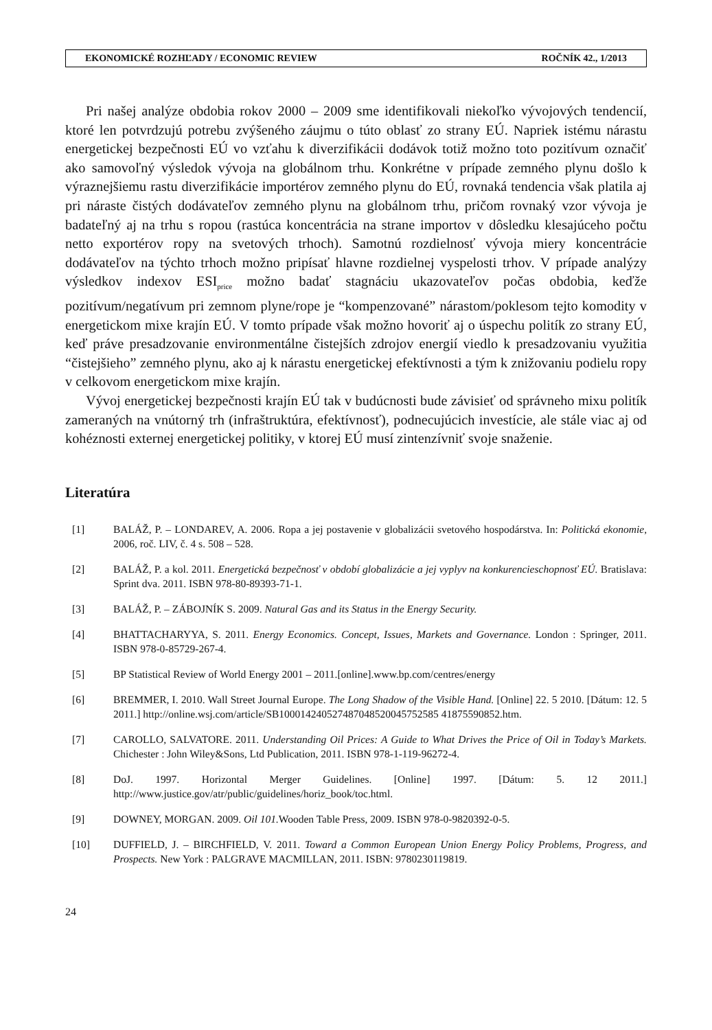EKONOMICKÉ ROZHĽADY / ECONOMIC REVIEW ROČNÍK 42., 1/2013
Pri našej analýze obdobia rokov 2000 – 2009 sme identifikovali niekoľko vývojových tendencií, ktoré len potvrdzujú potrebu zvýšeného záujmu o túto oblasť zo strany EÚ. Napriek istému nárastu energetickej bezpečnosti EÚ vo vzťahu k diverzifikácii dodávok totiž možno toto pozitívum označiť ako samovoľný výsledok vývoja na globálnom trhu. Konkrétne v prípade zemného plynu došlo k výraznejšiemu rastu diverzifikácie importérov zemného plynu do EÚ, rovnaká tendencia však platila aj pri náraste čistých dodávateľov zemného plynu na globálnom trhu, pričom rovnaký vzor vývoja je badateľný aj na trhu s ropou (rastúca koncentrácia na strane importov v dôsledku klesajúceho počtu netto exportérov ropy na svetových trhoch). Samotnú rozdielnosť vývoja miery koncentrácie dodávateľov na týchto trhoch možno pripísať hlavne rozdielnej vyspelosti trhov. V prípade analýzy výsledkov indexov ESI<sub>price</sub> možno badať stagnáciu ukazovateľov počas obdobia, keďže pozitívum/negatívum pri zemnom plyne/rope je “kompenzované” nárastom/poklesom tejto komodity v energetickom mixe krajín EÚ. V tomto prípade však možno hovoriť aj o úspechu politík zo strany EÚ, keď práve presadzovanie environmentálne čistejších zdrojov energií viedlo k presadzovaniu využitia “čistejšieho” zemného plynu, ako aj k nárastu energetickej efektívnosti a tým k znižovaniu podielu ropy v celkovom energetickom mixe krajín.
Vývoj energetickej bezpečnosti krajín EÚ tak v budúcnosti bude závisieť od správneho mixu politík zameraných na vnútorný trh (infraštruktúra, efektívnosť), podnecujúcich investície, ale stále viac aj od kohéznosti externej energetickej politiky, v ktorej EÚ musí zintenzívniť svoje snaženie.
Literatúra
[1] BALÁŽ, P. – LONDAREV, A. 2006. Ropa a jej postavenie v globalizácii svetového hospodárstva. In: Politická ekonomie, 2006, roč. LIV, č. 4 s. 508 – 528.
[2] BALÁŽ, P. a kol. 2011. Energetická bezpečnosť v období globalizácie a jej vyplyv na konkurencieschopnosť EÚ. Bratislava: Sprint dva. 2011. ISBN 978-80-89393-71-1.
[3] BALÁŽ, P. – ZÁBOJNÍK S. 2009. Natural Gas and its Status in the Energy Security.
[4] BHATTACHARYYA, S. 2011. Energy Economics. Concept, Issues, Markets and Governance. London : Springer, 2011. ISBN 978-0-85729-267-4.
[5] BP Statistical Review of World Energy 2001 – 2011.[online].www.bp.com/centres/energy
[6] BREMMER, I. 2010. Wall Street Journal Europe. The Long Shadow of the Visible Hand. [Online] 22. 5 2010. [Dátum: 12. 5 2011.] http://online.wsj.com/article/SB100014240527487048520045752585 41875590852.htm.
[7] CAROLLO, SALVATORE. 2011. Understanding Oil Prices: A Guide to What Drives the Price of Oil in Today’s Markets. Chichester : John Wiley&Sons, Ltd Publication, 2011. ISBN 978-1-119-96272-4.
[8] DoJ. 1997. Horizontal Merger Guidelines. [Online] 1997. [Dátum: 5. 12 2011.] http://www.justice.gov/atr/public/guidelines/horiz_book/toc.html.
[9] DOWNEY, MORGAN. 2009. Oil 101. Wooden Table Press, 2009. ISBN 978-0-9820392-0-5.
[10] DUFFIELD, J. – BIRCHFIELD, V. 2011. Toward a Common European Union Energy Policy Problems, Progress, and Prospects. New York : PALGRAVE MACMILLAN, 2011. ISBN: 9780230119819.
24